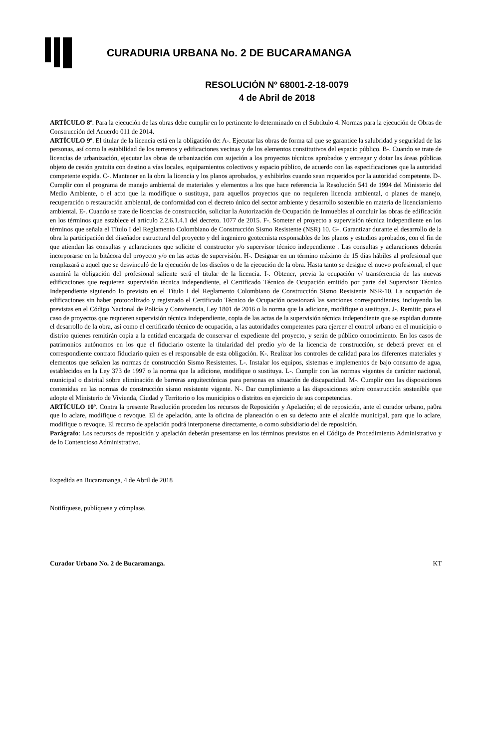CURADURIA URBANA No. 2 DE BUCARAMANGA
RESOLUCIÓN Nº 68001-2-18-0079
4 de Abril de 2018
ARTÍCULO 8º. Para la ejecución de las obras debe cumplir en lo pertinente lo determinado en el Subtítulo 4. Normas para la ejecución de Obras de Construcción del Acuerdo 011 de 2014.
ARTÍCULO 9º. El titular de la licencia está en la obligación de: A-. Ejecutar las obras de forma tal que se garantice la salubridad y seguridad de las personas, así como la estabilidad de los terrenos y edificaciones vecinas y de los elementos constitutivos del espacio público. B-. Cuando se trate de licencias de urbanización, ejecutar las obras de urbanización con sujeción a los proyectos técnicos aprobados y entregar y dotar las áreas públicas objeto de cesión gratuita con destino a vías locales, equipamientos colectivos y espacio público, de acuerdo con las especificaciones que la autoridad competente expida. C-. Mantener en la obra la licencia y los planos aprobados, y exhibirlos cuando sean requeridos por la autoridad competente. D-. Cumplir con el programa de manejo ambiental de materiales y elementos a los que hace referencia la Resolución 541 de 1994 del Ministerio del Medio Ambiente, o el acto que la modifique o sustituya, para aquellos proyectos que no requieren licencia ambiental, o planes de manejo, recuperación o restauración ambiental, de conformidad con el decreto único del sector ambiente y desarrollo sostenible en materia de licenciamiento ambiental. E-. Cuando se trate de licencias de construcción, solicitar la Autorización de Ocupación de Inmuebles al concluir las obras de edificación en los términos que establece el artículo 2.2.6.1.4.1 del decreto. 1077 de 2015. F-. Someter el proyecto a supervisión técnica independiente en los términos que señala el Título I del Reglamento Colombiano de Construcción Sismo Resistente (NSR) 10. G-. Garantizar durante el desarrollo de la obra la participación del diseñador estructural del proyecto y del ingeniero geotecnista responsables de los planos y estudios aprobados, con el fin de que atiendan las consultas y aclaraciones que solicite el constructor y/o supervisor técnico independiente . Las consultas y aclaraciones deberán incorporarse en la bitácora del proyecto y/o en las actas de supervisión. H-. Designar en un término máximo de 15 días hábiles al profesional que remplazará a aquel que se desvinculó de la ejecución de los diseños o de la ejecución de la obra. Hasta tanto se designe el nuevo profesional, el que asumirá la obligación del profesional saliente será el titular de la licencia. I-. Obtener, previa la ocupación y/ transferencia de las nuevas edificaciones que requieren supervisión técnica independiente, el Certificado Técnico de Ocupación emitido por parte del Supervisor Técnico Independiente siguiendo lo previsto en el Título I del Reglamento Colombiano de Construcción Sismo Resistente NSR-10. La ocupación de edificaciones sin haber protocolizado y registrado el Certificado Técnico de Ocupación ocasionará las sanciones correspondientes, incluyendo las previstas en el Código Nacional de Policía y Convivencia, Ley 1801 de 2016 o la norma que la adicione, modifique o sustituya. J-. Remitir, para el caso de proyectos que requieren supervisión técnica independiente, copia de las actas de la supervisión técnica independiente que se expidan durante el desarrollo de la obra, así como el certificado técnico de ocupación, a las autoridades competentes para ejercer el control urbano en el municipio o distrito quienes remitirán copia a la entidad encargada de conservar el expediente del proyecto, y serán de público conocimiento. En los casos de patrimonios autónomos en los que el fiduciario ostente la titularidad del predio y/o de la licencia de construcción, se deberá prever en el correspondiente contrato fiduciario quien es el responsable de esta obligación. K-. Realizar los controles de calidad para los diferentes materiales y elementos que señalen las normas de construcción Sismo Resistentes. L-. Instalar los equipos, sistemas e implementos de bajo consumo de agua, establecidos en la Ley 373 de 1997 o la norma que la adicione, modifique o sustituya. L-. Cumplir con las normas vigentes de carácter nacional, municipal o distrital sobre eliminación de barreras arquitectónicas para personas en situación de discapacidad. M-. Cumplir con las disposiciones contenidas en las normas de construcción sismo resistente vigente. N-. Dar cumplimiento a las disposiciones sobre construcción sostenible que adopte el Ministerio de Vivienda, Ciudad y Territorio o los municipios o distritos en ejercicio de sus competencias.
ARTÍCULO 10º. Contra la presente Resolución proceden los recursos de Reposición y Apelación; el de reposición, ante el curador urbano, pa0ra que lo aclare, modifique o revoque. El de apelación, ante la oficina de planeación o en su defecto ante el alcalde municipal, para que lo aclare, modifique o revoque. El recurso de apelación podrá interponerse directamente, o como subsidiario del de reposición.
Parágrafo: Los recursos de reposición y apelación deberán presentarse en los términos previstos en el Código de Procedimiento Administrativo y de lo Contencioso Administrativo.
Expedida en Bucaramanga, 4 de Abril de 2018
Notifíquese, publíquese y cúmplase.
Curador Urbano No. 2 de Bucaramanga. KT